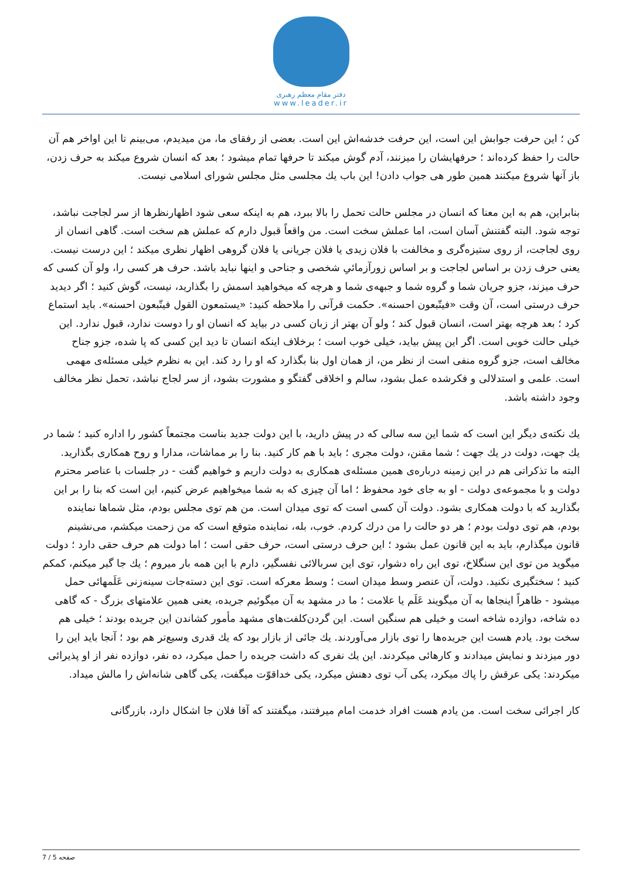دفتر مقام معظم رهبری
www.leader.ir
کن ؛ این حرفت جوابش این است، این حرفت خدشه‌اش این است. بعضی از رفقای ما، من میدیدم، می‌بینم تا این اواخر هم آن حالت را حفظ کرده‌اند ؛ حرفهایشان را میزنند، آدم گوش میکند تا حرفها تمام میشود ؛ بعد که انسان شروع میکند به حرف زدن، باز آنها شروع میکنند همین طور هی جواب دادن! این باب یك مجلسی مثل مجلس شورای اسلامی نیست.
بنابراین، هم به این معنا که انسان در مجلس حالت تحمل را بالا ببرد، هم به اینکه سعی شود اظهارنظرها از سر لجاجت نباشد، توجه شود. البته گفتنش آسان است، اما عملش سخت است. من واقعاً قبول دارم که عملش هم سخت است. گاهی انسان از روی لجاجت، از روی ستیزه‌گری و مخالفت با فلان زیدی یا فلان جریانی یا فلان گروهی اظهار نظری میکند ؛ این درست نیست. یعنی حرف زدن بر اساس لجاجت و بر اساس زورآزمائیِ شخصی و جناحی و اینها نباید باشد. حرف هر کسی را، ولو آن کسی که حرف میزند، جزو جریان شما و گروه شما و جبهه‌ی شما و هرچه که میخواهید اسمش را بگذارید، نیست، گوش کنید ؛ اگر دیدید حرف درستی است، آن وقت «فیتّبعون احسنه». حکمت قرآنی را ملاحظه کنید: «یستمعون القول فیتّبعون احسنه». باید استماع کرد ؛ بعد هرچه بهتر است، انسان قبول کند ؛ ولو آن بهتر از زبان کسی در بیاید که انسان او را دوست ندارد، قبول ندارد. این خیلی حالت خوبی است. اگر این پیش بیاید، خیلی خوب است ؛ برخلاف اینکه انسان تا دید این کسی که پا شده، جزو جناح مخالف است، جزو گروه منفی است از نظر من، از همان اول بنا بگذارد که او را رد کند. این به نظرم خیلی مسئله‌ی مهمی است. علمی و استدلالی و فکرشده عمل بشود، سالم و اخلاقی گفتگو و مشورت بشود، از سر لجاج نباشد، تحمل نظر مخالف وجود داشته باشد.
یك نکته‌ی دیگر این است که شما این سه سالی که در پیش دارید، با این دولت جدید بناست مجتمعاً کشور را اداره کنید ؛ شما در یك جهت، دولت در یك جهت ؛ شما مقنن، دولت مجری ؛ باید با هم کار کنید. بنا را بر مماشات، مدارا و روح همکاری بگذارید. البته ما تذکراتی هم در این زمینه درباره‌ی همین مسئله‌ی همکاری به دولت داریم و خواهیم گفت - در جلسات با عناصر محترم دولت و با مجموعه‌ی دولت - او به جای خود محفوظ ؛ اما آن چیزی که به شما میخواهیم عرض کنیم، این است که بنا را بر این بگذارید که با دولت همکاری بشود. دولت آن کسی است که توی میدان است. من هم توی مجلس بودم، مثل شماها نماینده بودم، هم توی دولت بودم ؛ هر دو حالت را من درك کردم. خوب، بله، نماینده متوقع است که من زحمت میکشم، می‌نشینم قانون میگذارم، باید به این قانون عمل بشود ؛ این حرف درستی است، حرف حقی است ؛ اما دولت هم حرف حقی دارد ؛ دولت میگوید من توی این سنگلاخ، توی این راه دشوار، توی این سربالائی نفسگیر، دارم با این همه بار میروم ؛ یك جا گیر میکنم، کمکم کنید ؛ سختگیری نکنید. دولت، آن عنصر وسط میدان است ؛ وسط معرکه است. توی این دسته‌جات سینه‌زنی عَلَمهائی حمل میشود - ظاهراً اینجاها به آن میگویند عَلَم یا علامت ؛ ما در مشهد به آن میگوئیم جریده، یعنی همین علامتهای بزرگ - که گاهی ده شاخه، دوازده شاخه است و خیلی هم سنگین است. این گردن‌کلفت‌های مشهد مأمور کشاندن این جریده بودند ؛ خیلی هم سخت بود. یادم هست این جریده‌ها را توی بازار می‌آوردند. یك جائی از بازار بود که یك قدری وسیع‌تر هم بود ؛ آنجا باید این را دور میزدند و نمایش میدادند و کارهائی میکردند. این یك نفری که داشت جریده را حمل میکرد، ده نفر، دوازده نفر از او پذیرائی میکردند: یکی عرقش را پاك میکرد، یکی آب توی دهنش میکرد، یکی خداقوّت میگفت، یکی گاهی شانه‌اش را مالش میداد.
کار اجرائی سخت است. من یادم هست افراد خدمت امام میرفتند، میگفتند که آقا فلان جا اشکال دارد، بازرگانی
صفحه 5 / 7